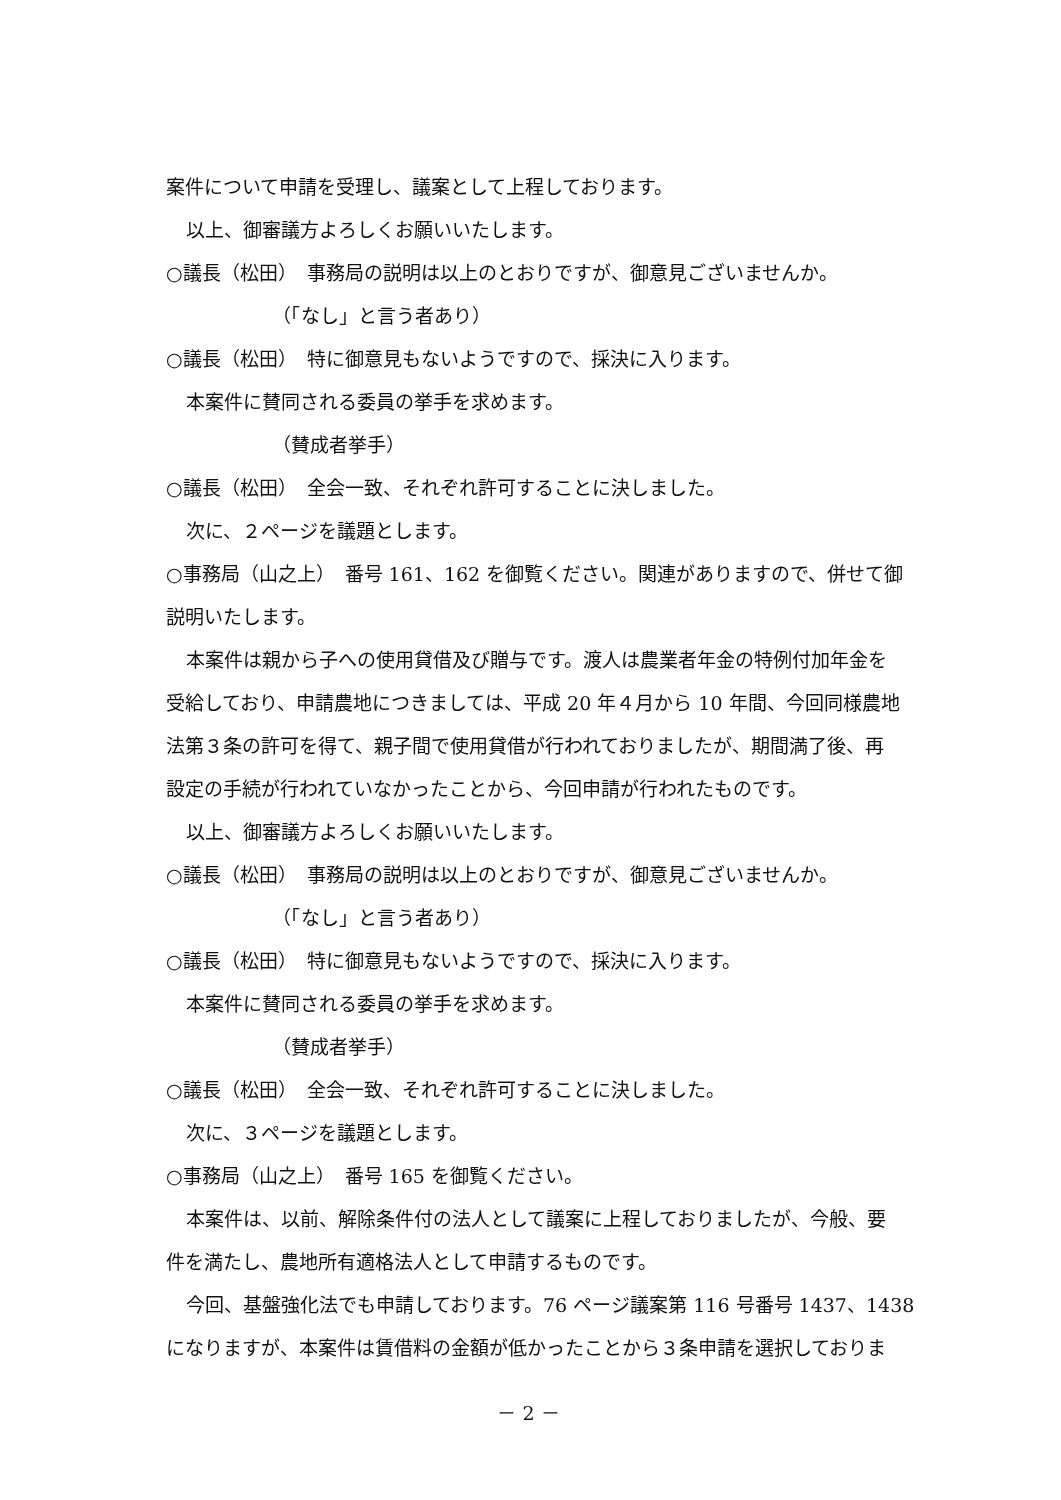案件について申請を受理し、議案として上程しております。
以上、御審議方よろしくお願いいたします。
○議長（松田）　事務局の説明は以上のとおりですが、御意見ございませんか。
（「なし」と言う者あり）
○議長（松田）　特に御意見もないようですので、採決に入ります。
本案件に賛同される委員の挙手を求めます。
（賛成者挙手）
○議長（松田）　全会一致、それぞれ許可することに決しました。
次に、２ページを議題とします。
○事務局（山之上）　番号 161、162 を御覧ください。関連がありますので、併せて御
説明いたします。
本案件は親から子への使用貸借及び贈与です。渡人は農業者年金の特例付加年金を
受給しており、申請農地につきましては、平成 20 年４月から 10 年間、今回同様農地
法第３条の許可を得て、親子間で使用貸借が行われておりましたが、期間満了後、再
設定の手続が行われていなかったことから、今回申請が行われたものです。
以上、御審議方よろしくお願いいたします。
○議長（松田）　事務局の説明は以上のとおりですが、御意見ございませんか。
（「なし」と言う者あり）
○議長（松田）　特に御意見もないようですので、採決に入ります。
本案件に賛同される委員の挙手を求めます。
（賛成者挙手）
○議長（松田）　全会一致、それぞれ許可することに決しました。
次に、３ページを議題とします。
○事務局（山之上）　番号 165 を御覧ください。
本案件は、以前、解除条件付の法人として議案に上程しておりましたが、今般、要
件を満たし、農地所有適格法人として申請するものです。
今回、基盤強化法でも申請しております。76 ページ議案第 116 号番号 1437、1438
になりますが、本案件は賃借料の金額が低かったことから３条申請を選択しておりま
－ 2 －